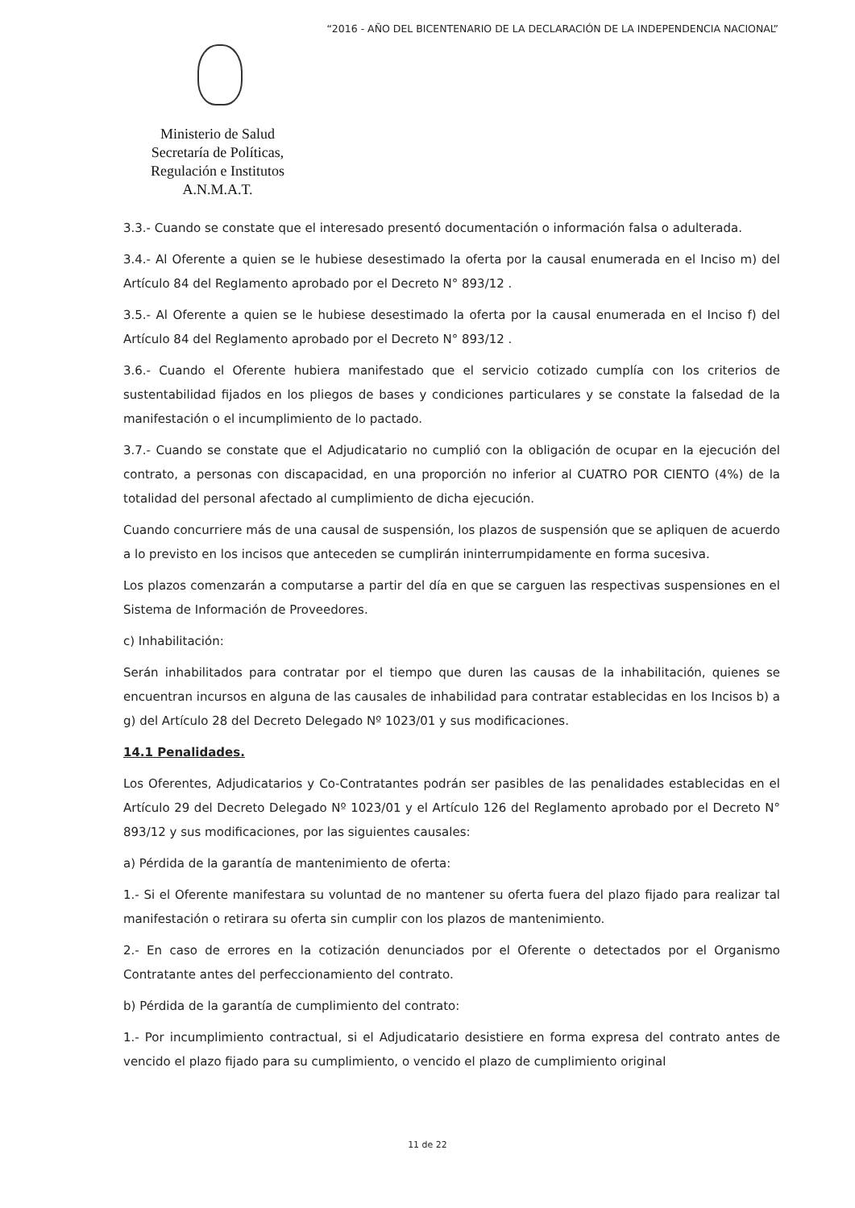“2016 - AÑO DEL BICENTENARIO DE LA DECLARACIÓN DE LA INDEPENDENCIA NACIONAL”
Ministerio de Salud
Secretaría de Políticas,
Regulación e Institutos
A.N.M.A.T.
3.3.- Cuando se constate que el interesado presentó documentación o información falsa o adulterada.
3.4.- Al Oferente a quien se le hubiese desestimado la oferta por la causal enumerada en el Inciso m) del Artículo 84 del Reglamento aprobado por el Decreto N° 893/12 .
3.5.- Al Oferente a quien se le hubiese desestimado la oferta por la causal enumerada en el Inciso f) del Artículo 84 del Reglamento aprobado por el Decreto N° 893/12 .
3.6.- Cuando el Oferente hubiera manifestado que el servicio cotizado cumplía con los criterios de sustentabilidad fijados en los pliegos de bases y condiciones particulares y se constate la falsedad de la manifestación o el incumplimiento de lo pactado.
3.7.- Cuando se constate que el Adjudicatario no cumplió con la obligación de ocupar en la ejecución del contrato, a personas con discapacidad, en una proporción no inferior al CUATRO POR CIENTO (4%) de la totalidad del personal afectado al cumplimiento de dicha ejecución.
Cuando concurriere más de una causal de suspensión, los plazos de suspensión que se apliquen de acuerdo a lo previsto en los incisos que anteceden se cumplirán ininterrumpidamente en forma sucesiva.
Los plazos comenzarán a computarse a partir del día en que se carguen las respectivas suspensiones en el Sistema de Información de Proveedores.
c) Inhabilitación:
Serán inhabilitados para contratar por el tiempo que duren las causas de la inhabilitación, quienes se encuentran incursos en alguna de las causales de inhabilidad para contratar establecidas en los Incisos b) a g) del Artículo 28 del Decreto Delegado Nº 1023/01 y sus modificaciones.
14.1 Penalidades.
Los Oferentes, Adjudicatarios y Co-Contratantes podrán ser pasibles de las penalidades establecidas en el Artículo 29 del Decreto Delegado Nº 1023/01 y el Artículo 126 del Reglamento aprobado por el Decreto N° 893/12 y sus modificaciones, por las siguientes causales:
a) Pérdida de la garantía de mantenimiento de oferta:
1.- Si el Oferente manifestara su voluntad de no mantener su oferta fuera del plazo fijado para realizar tal manifestación o retirara su oferta sin cumplir con los plazos de mantenimiento.
2.- En caso de errores en la cotización denunciados por el Oferente o detectados por el Organismo Contratante antes del perfeccionamiento del contrato.
b) Pérdida de la garantía de cumplimiento del contrato:
1.- Por incumplimiento contractual, si el Adjudicatario desistiere en forma expresa del contrato antes de vencido el plazo fijado para su cumplimiento, o vencido el plazo de cumplimiento original
11 de 22